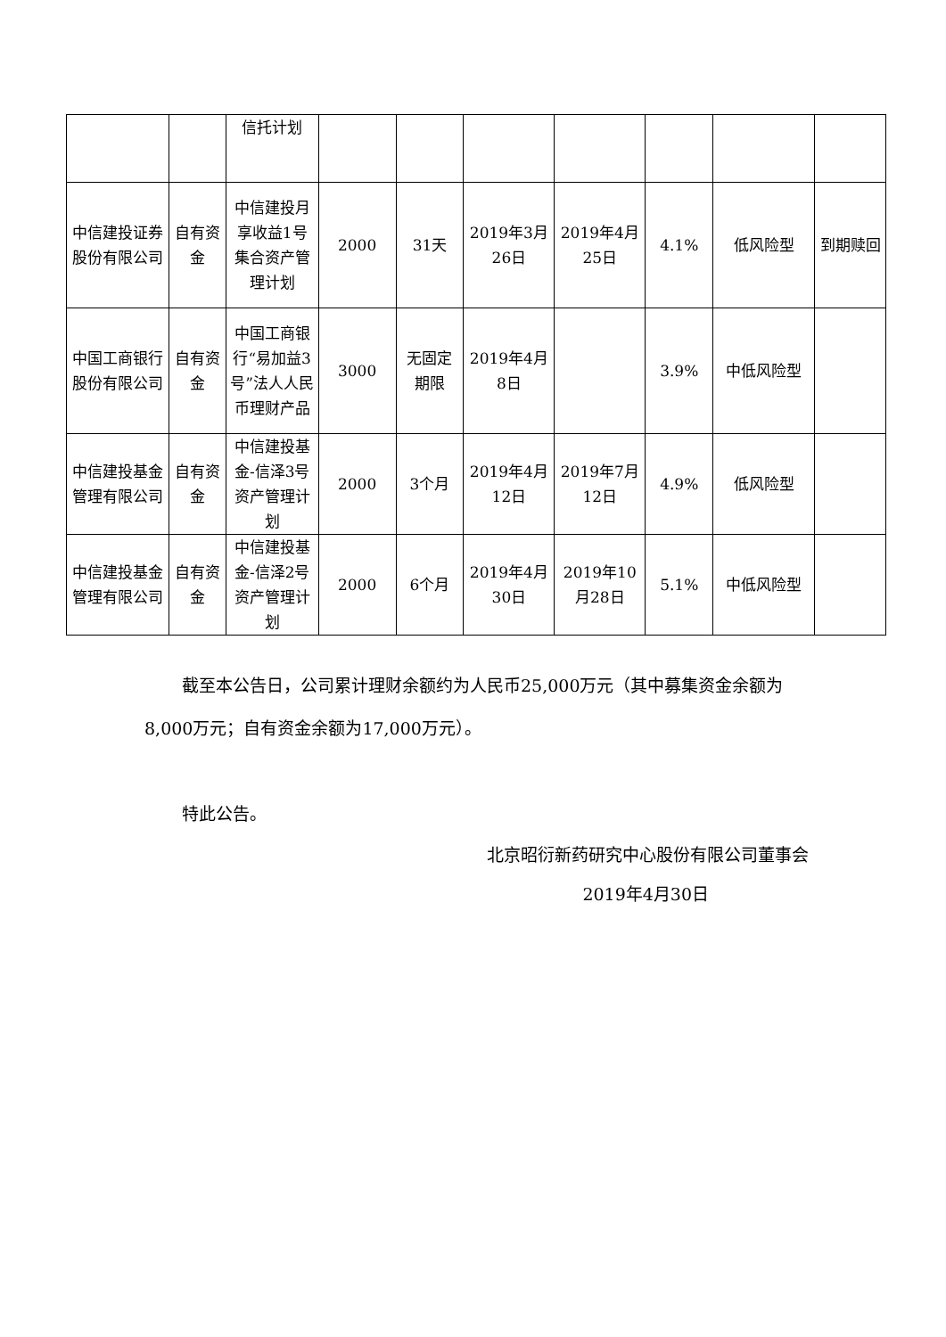| | | 信托计划 | | | | | | | |
| 中信建投证券股份有限公司 | 自有资金 | 中信建投月享收益1号集合资产管理计划 | 2000 | 31天 | 2019年3月26日 | 2019年4月25日 | 4.1% | 低风险型 | 到期赎回 |
| 中国工商银行股份有限公司 | 自有资金 | 中国工商银行“易加益3号”法人人民币理财产品 | 3000 | 无固定期限 | 2019年4月8日 | | 3.9% | 中低风险型 | |
| 中信建投基金管理有限公司 | 自有资金 | 中信建投基金-信泽3号资产管理计划 | 2000 | 3个月 | 2019年4月12日 | 2019年7月12日 | 4.9% | 低风险型 | |
| 中信建投基金管理有限公司 | 自有资金 | 中信建投基金-信泽2号资产管理计划 | 2000 | 6个月 | 2019年4月30日 | 2019年10月28日 | 5.1% | 中低风险型 | |
截至本公告日，公司累计理财余额约为人民币25,000万元（其中募集资金余额为8,000万元；自有资金余额为17,000万元）。
特此公告。
北京昭衍新药研究中心股份有限公司董事会
2019年4月30日